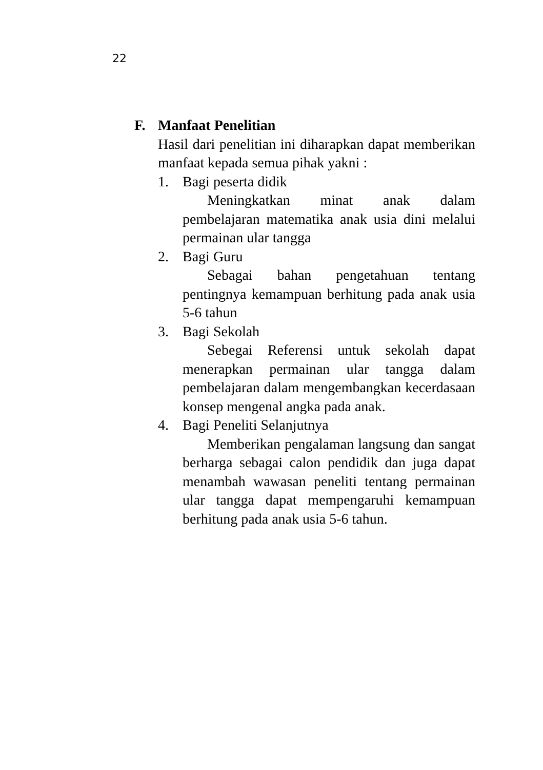22
F. Manfaat Penelitian
Hasil dari penelitian ini diharapkan dapat memberikan manfaat kepada semua pihak yakni :
1. Bagi peserta didik
Meningkatkan minat anak dalam pembelajaran matematika anak usia dini melalui permainan ular tangga
2. Bagi Guru
Sebagai bahan pengetahuan tentang pentingnya kemampuan berhitung pada anak usia 5-6 tahun
3. Bagi Sekolah
Sebegai Referensi untuk sekolah dapat menerapkan permainan ular tangga dalam pembelajaran dalam mengembangkan kecerdasaan konsep mengenal angka pada anak.
4. Bagi Peneliti Selanjutnya
Memberikan pengalaman langsung dan sangat berharga sebagai calon pendidik dan juga dapat menambah wawasan peneliti tentang permainan ular tangga dapat mempengaruhi kemampuan berhitung pada anak usia 5-6 tahun.